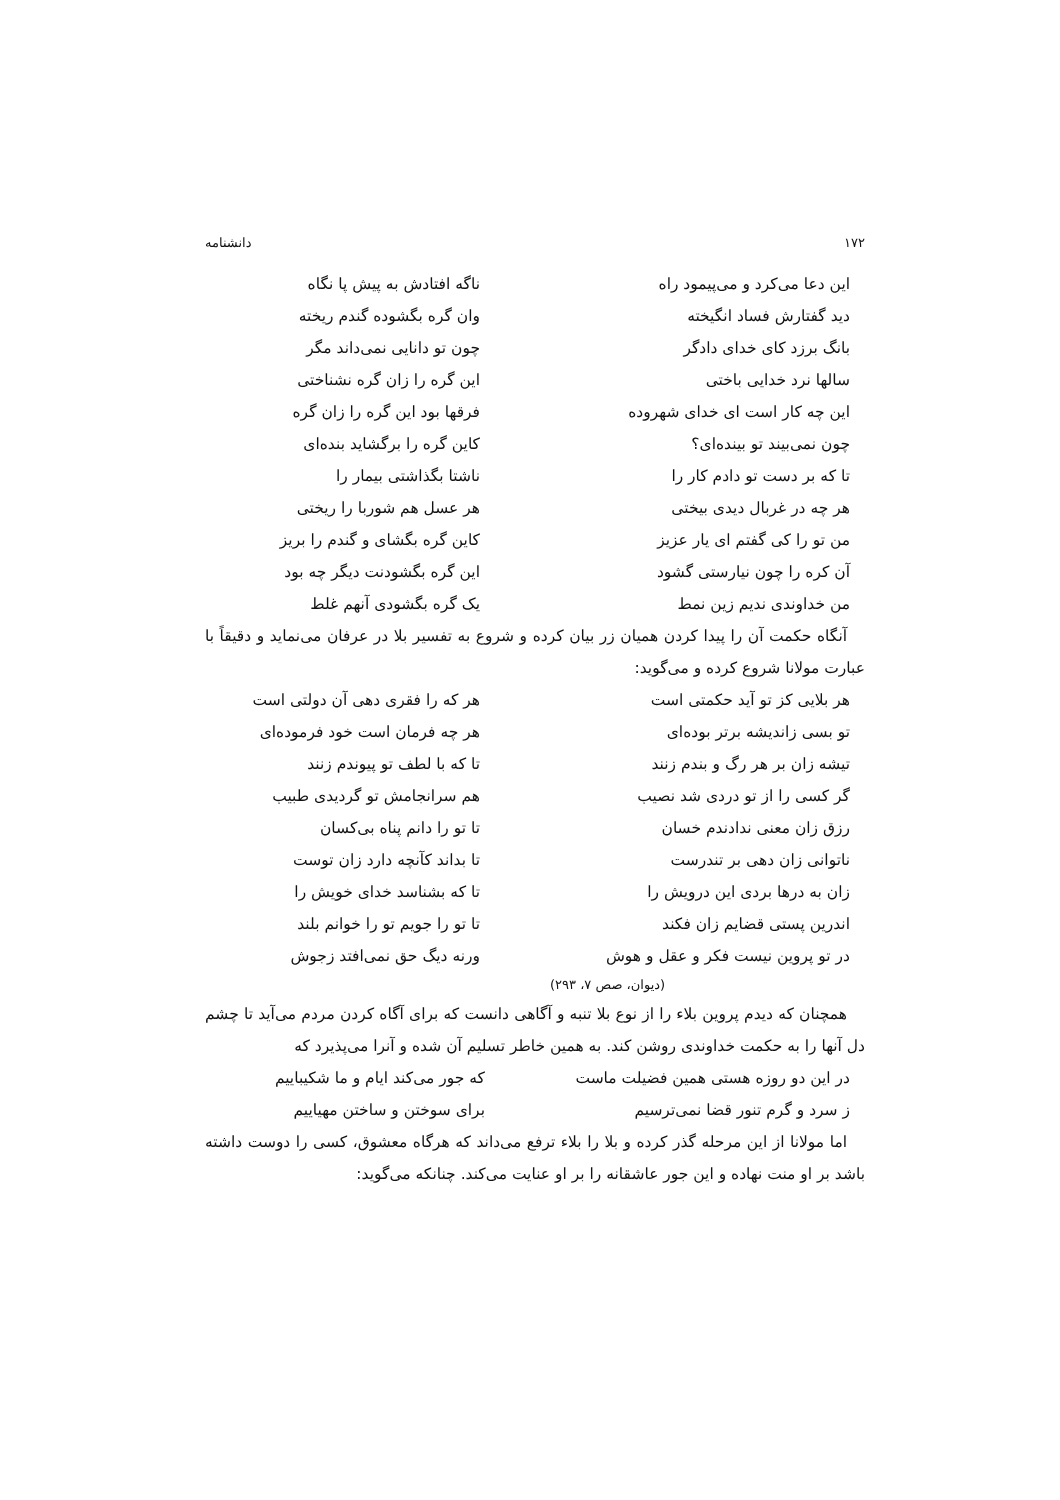۱۷۲ دانشنامه
این دعا می‌کرد و می‌پیمود راه ناگه افتادش به پیش پا نگاه
دید گفتارش فساد انگیخته وان گره بگشوده گندم ریخته
بانگ برزد کای خدای دادگر چون تو دانایی نمی‌داند مگر
سالها نرد خدایی باختی این گره را زان گره نشناختی
این چه کار است ای خدای شهروده فرقها بود این گره را زان گره
چون نمی‌بیند تو بینده‌ای؟ کاین گره را برگشاید بنده‌ای
تا که بر دست تو دادم کار را ناشتا بگذاشتی بیمار را
هر چه در غربال دیدی بیختی هر عسل هم شوربا را ریختی
من تو را کی گفتم ای یار عزیز کاین گره بگشای و گندم را بریز
آن کره را چون نیارستی گشود این گره بگشودنت دیگر چه بود
من خداوندی ندیم زین نمط یک گره بگشودی آنهم غلط
آنگاه حکمت آن را پیدا کردن همیان زر بیان کرده و شروع به تفسیر بلا در عرفان می‌نماید و دقیقاً با عبارت مولانا شروع کرده و می‌گوید:
هر بلایی کز تو آید حکمتی است هر که را فقری دهی آن دولتی است
تو بسی زاندیشه برتر بوده‌ای هر چه فرمان است خود فرموده‌ای
تیشه زان بر هر رگ و بندم زنند تا که با لطف تو پیوندم زنند
گر کسی را از تو دردی شد نصیب هم سرانجامش تو گردیدی طبیب
رزق زان معنی ندادندم خسان تا تو را دانم پناه بی‌کسان
ناتوانی زان دهی بر تندرست تا بداند کآنچه دارد زان توست
زان به درها بردی این درویش را تا که بشناسد خدای خویش را
اندرین پستی قضایم زان فکند تا تو را جویم تو را خوانم بلند
در تو پروین نیست فکر و عقل و هوش ورنه دیگ حق نمی‌افتد زجوش
(دیوان، صص ۷، ۲۹۳)
همچنان که دیدم پروین بلاء را از نوع بلا تنبه و آگاهی دانست که برای آگاه کردن مردم می‌آید تا چشم دل آنها را به حکمت خداوندی روشن کند. به همین خاطر تسلیم آن شده و آنرا می‌پذیرد که
در این دو روزه هستی همین فضیلت ماست که جور می‌کند ایام و ما شکیباییم
ز سرد و گرم تنور قضا نمی‌ترسیم برای سوختن و ساختن مهیاییم
اما مولانا از این مرحله گذر کرده و بلا را بلاء ترفع می‌داند که هرگاه معشوق، کسی را دوست داشته باشد بر او منت نهاده و این جور عاشقانه را بر او عنایت می‌کند. چنانکه می‌گوید: